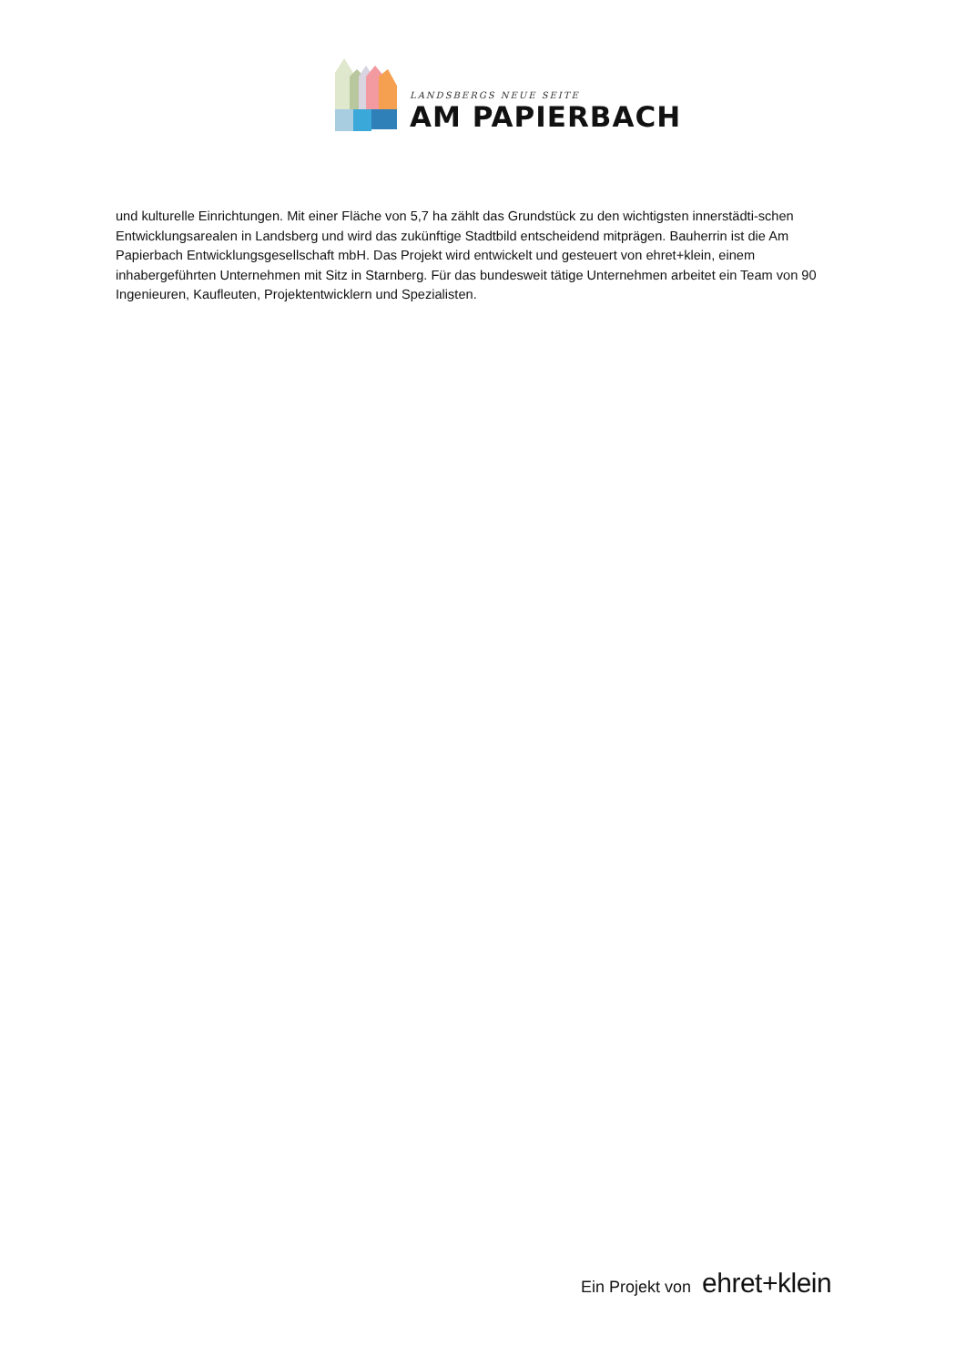LANDSBERGS NEUE SEITE
AM PAPIERBACH
und kulturelle Einrichtungen. Mit einer Fläche von 5,7 ha zählt das Grundstück zu den wichtigsten innerstädti-schen Entwicklungsarealen in Landsberg und wird das zukünftige Stadtbild entscheidend mitprägen. Bauherrin ist die Am Papierbach Entwicklungsgesellschaft mbH. Das Projekt wird entwickelt und gesteuert von ehret+klein, einem inhabergeführten Unternehmen mit Sitz in Starnberg. Für das bundesweit tätige Unternehmen arbeitet ein Team von 90 Ingenieuren, Kaufleuten, Projektentwicklern und Spezialisten.
Ein Projekt von ehret+klein